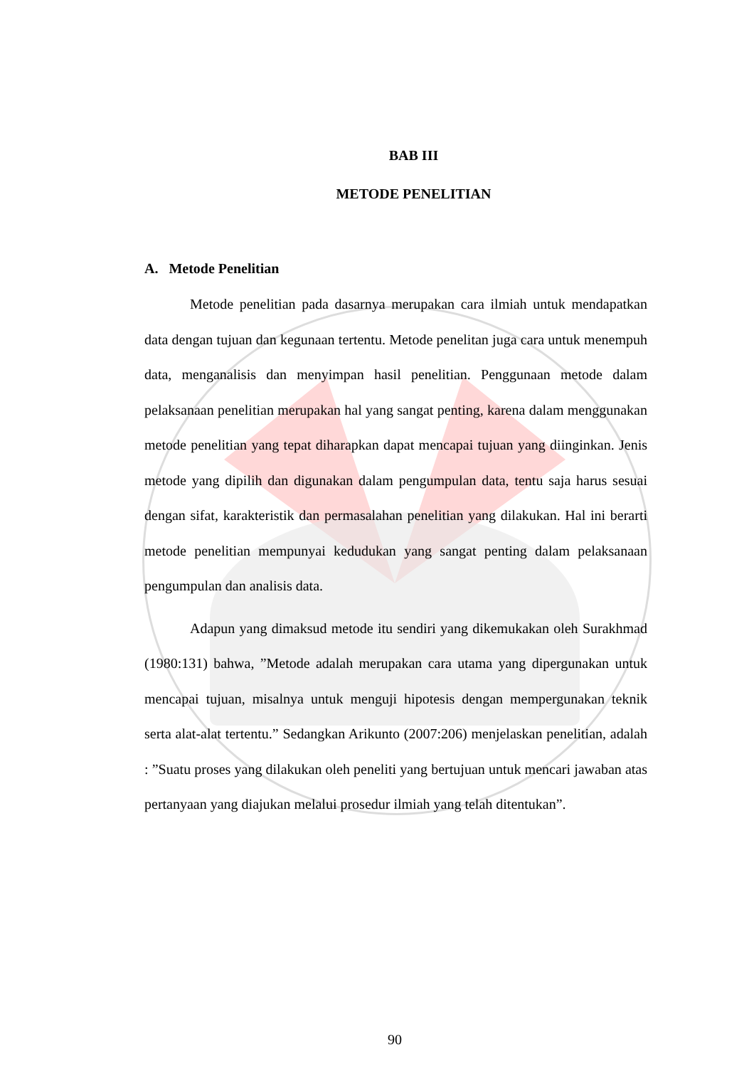BAB III
METODE PENELITIAN
A. Metode Penelitian
Metode penelitian pada dasarnya merupakan cara ilmiah untuk mendapatkan data dengan tujuan dan kegunaan tertentu. Metode penelitan juga cara untuk menempuh data, menganalisis dan menyimpan hasil penelitian. Penggunaan metode dalam pelaksanaan penelitian merupakan hal yang sangat penting, karena dalam menggunakan metode penelitian yang tepat diharapkan dapat mencapai tujuan yang diinginkan. Jenis metode yang dipilih dan digunakan dalam pengumpulan data, tentu saja harus sesuai dengan sifat, karakteristik dan permasalahan penelitian yang dilakukan. Hal ini berarti metode penelitian mempunyai kedudukan yang sangat penting dalam pelaksanaan pengumpulan dan analisis data.
Adapun yang dimaksud metode itu sendiri yang dikemukakan oleh Surakhmad (1980:131) bahwa, ”Metode adalah merupakan cara utama yang dipergunakan untuk mencapai tujuan, misalnya untuk menguji hipotesis dengan mempergunakan teknik serta alat-alat tertentu.” Sedangkan Arikunto (2007:206) menjelaskan penelitian, adalah : ”Suatu proses yang dilakukan oleh peneliti yang bertujuan untuk mencari jawaban atas pertanyaan yang diajukan melalui prosedur ilmiah yang telah ditentukan”.
90